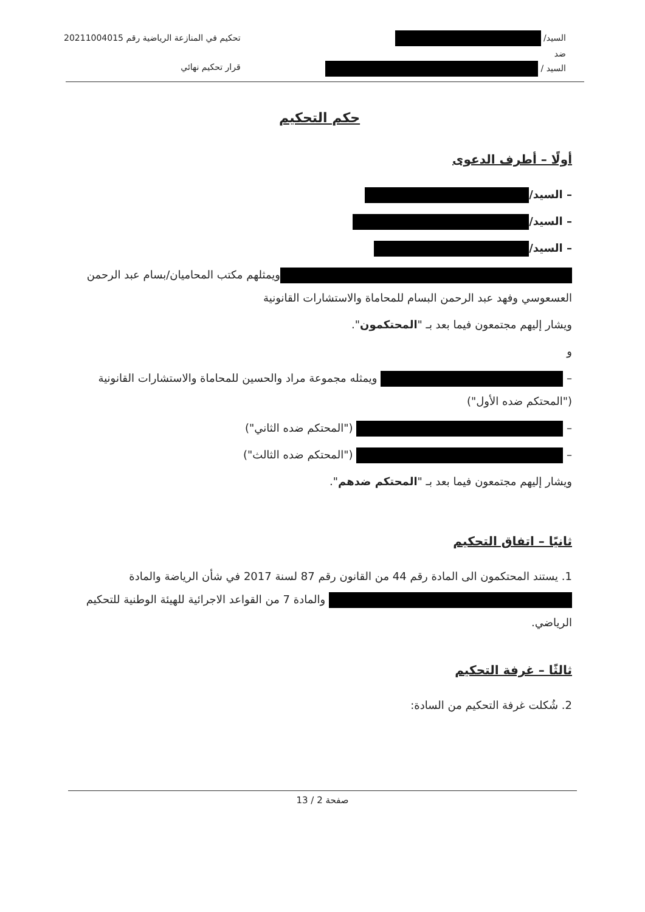السيد/
ضد
السيد /
تحكيم في المنازعة الرياضية رقم 20211004015
قرار تحكيم نهائي
حكم التحكيم
أولًا – أطرف الدعوى
– السيد/
– السيد/
– السيد/
ويمثلهم مكتب المحاميان/بسام عبد الرحمن العسعوسي وفهد عبد الرحمن البسام للمحاماة والاستشارات القانونية
ويشار إليهم مجتمعون فيما بعد بـ "المحتكمون".
و
– ويمثله مجموعة مراد والحسين للمحاماة والاستشارات القانونية ("المحتكم ضده الأول")
– ("المحتكم ضده الثاني")
– ("المحتكم ضده الثالث")
ويشار إليهم مجتمعون فيما بعد بـ "المحتكم ضدهم".
ثانيًا – اتفاق التحكيم
1. يستند المحتكمون الى المادة رقم 44 من القانون رقم 87 لسنة 2017 في شأن الرياضة والمادة والمادة 7 من القواعد الاجرائية للهيئة الوطنية للتحكيم الرياضي.
ثالثًا – غرفة التحكيم
2. شُكلت غرفة التحكيم من السادة:
صفحة 2 / 13